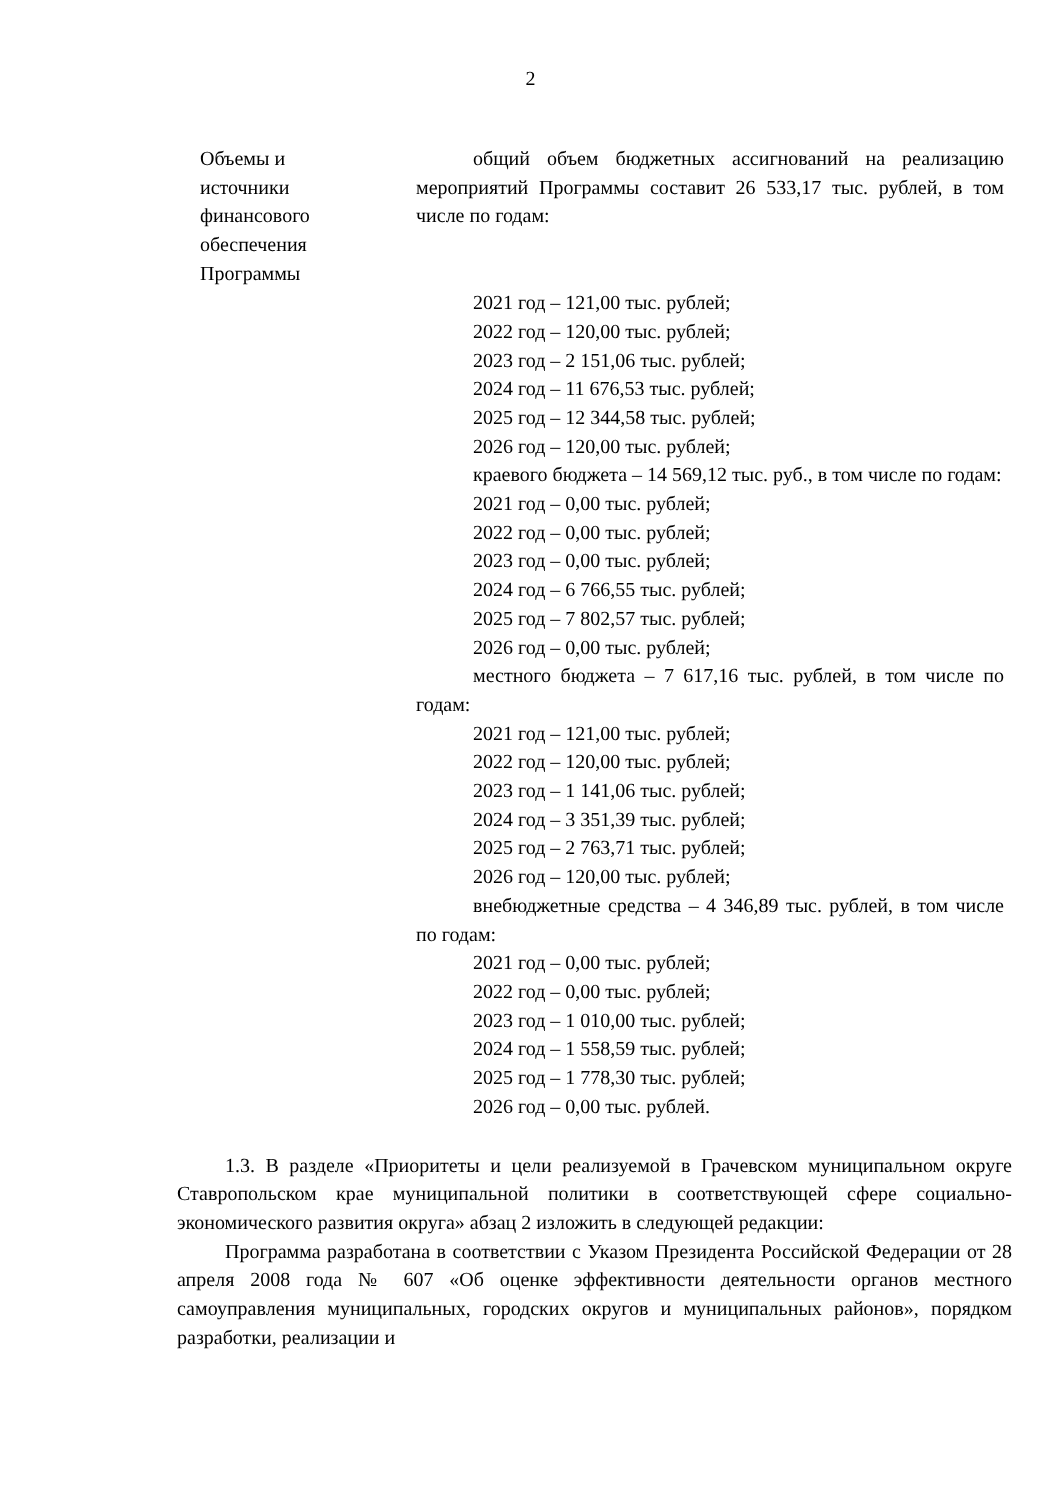2
| Объемы и источники финансового обеспечения Программы | общий объем бюджетных ассигнований на реализацию мероприятий Программы составит 26 533,17 тыс. рублей, в том числе по годам: 2021 год – 121,00 тыс. рублей; 2022 год – 120,00 тыс. рублей; 2023 год – 2 151,06 тыс. рублей; 2024 год – 11 676,53 тыс. рублей; 2025 год – 12 344,58 тыс. рублей; 2026 год – 120,00 тыс. рублей; краевого бюджета – 14 569,12 тыс. руб., в том числе по годам: 2021 год – 0,00 тыс. рублей; 2022 год – 0,00 тыс. рублей; 2023 год – 0,00 тыс. рублей; 2024 год – 6 766,55 тыс. рублей; 2025 год – 7 802,57 тыс. рублей; 2026 год – 0,00 тыс. рублей; местного бюджета – 7 617,16 тыс. рублей, в том числе по годам: 2021 год – 121,00 тыс. рублей; 2022 год – 120,00 тыс. рублей; 2023 год – 1 141,06 тыс. рублей; 2024 год – 3 351,39 тыс. рублей; 2025 год – 2 763,71 тыс. рублей; 2026 год – 120,00 тыс. рублей; внебюджетные средства – 4 346,89 тыс. рублей, в том числе по годам: 2021 год – 0,00 тыс. рублей; 2022 год – 0,00 тыс. рублей; 2023 год – 1 010,00 тыс. рублей; 2024 год – 1 558,59 тыс. рублей; 2025 год – 1 778,30 тыс. рублей; 2026 год – 0,00 тыс. рублей. |
1.3. В разделе «Приоритеты и цели реализуемой в Грачевском муниципальном округе Ставропольском крае муниципальной политики в соответствующей сфере социально-экономического развития округа» абзац 2 изложить в следующей редакции:
Программа разработана в соответствии с Указом Президента Российской Федерации от 28 апреля 2008 года № 607 «Об оценке эффективности деятельности органов местного самоуправления муниципальных, городских округов и муниципальных районов», порядком разработки, реализации и